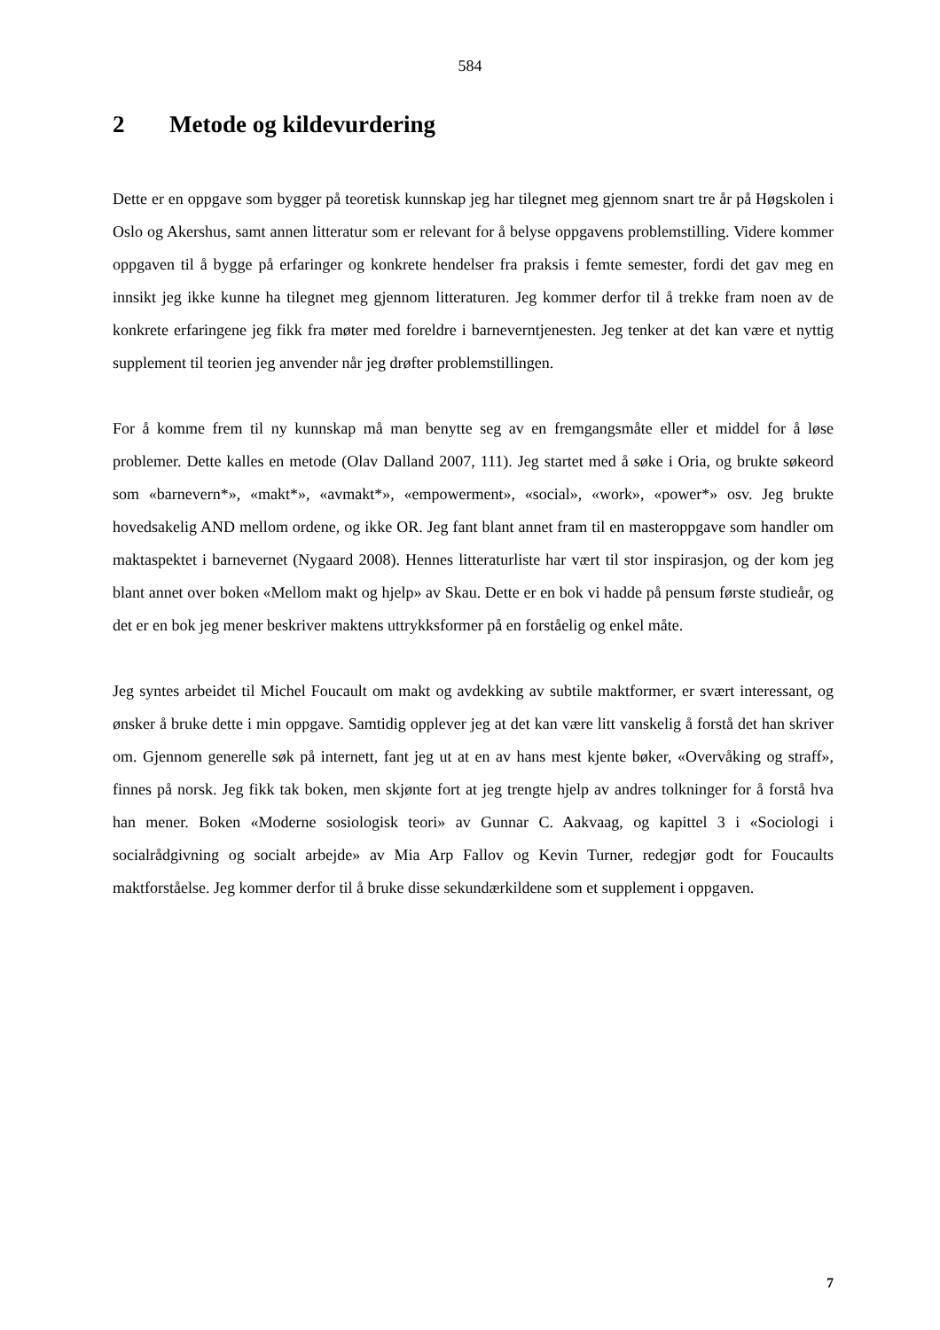584
2 Metode og kildevurdering
Dette er en oppgave som bygger på teoretisk kunnskap jeg har tilegnet meg gjennom snart tre år på Høgskolen i Oslo og Akershus, samt annen litteratur som er relevant for å belyse oppgavens problemstilling. Videre kommer oppgaven til å bygge på erfaringer og konkrete hendelser fra praksis i femte semester, fordi det gav meg en innsikt jeg ikke kunne ha tilegnet meg gjennom litteraturen. Jeg kommer derfor til å trekke fram noen av de konkrete erfaringene jeg fikk fra møter med foreldre i barneverntjenesten. Jeg tenker at det kan være et nyttig supplement til teorien jeg anvender når jeg drøfter problemstillingen.
For å komme frem til ny kunnskap må man benytte seg av en fremgangsmåte eller et middel for å løse problemer. Dette kalles en metode (Olav Dalland 2007, 111). Jeg startet med å søke i Oria, og brukte søkeord som «barnevern*», «makt*», «avmakt*», «empowerment», «social», «work», «power*» osv. Jeg brukte hovedsakelig AND mellom ordene, og ikke OR. Jeg fant blant annet fram til en masteroppgave som handler om maktaspektet i barnevernet (Nygaard 2008). Hennes litteraturliste har vært til stor inspirasjon, og der kom jeg blant annet over boken «Mellom makt og hjelp» av Skau. Dette er en bok vi hadde på pensum første studieår, og det er en bok jeg mener beskriver maktens uttrykksformer på en forståelig og enkel måte.
Jeg syntes arbeidet til Michel Foucault om makt og avdekking av subtile maktformer, er svært interessant, og ønsker å bruke dette i min oppgave. Samtidig opplever jeg at det kan være litt vanskelig å forstå det han skriver om. Gjennom generelle søk på internett, fant jeg ut at en av hans mest kjente bøker, «Overvåking og straff», finnes på norsk. Jeg fikk tak boken, men skjønte fort at jeg trengte hjelp av andres tolkninger for å forstå hva han mener. Boken «Moderne sosiologisk teori» av Gunnar C. Aakvaag, og kapittel 3 i «Sociologi i socialrådgivning og socialt arbejde» av Mia Arp Fallov og Kevin Turner, redegjør godt for Foucaults maktforståelse. Jeg kommer derfor til å bruke disse sekundærkildene som et supplement i oppgaven.
7